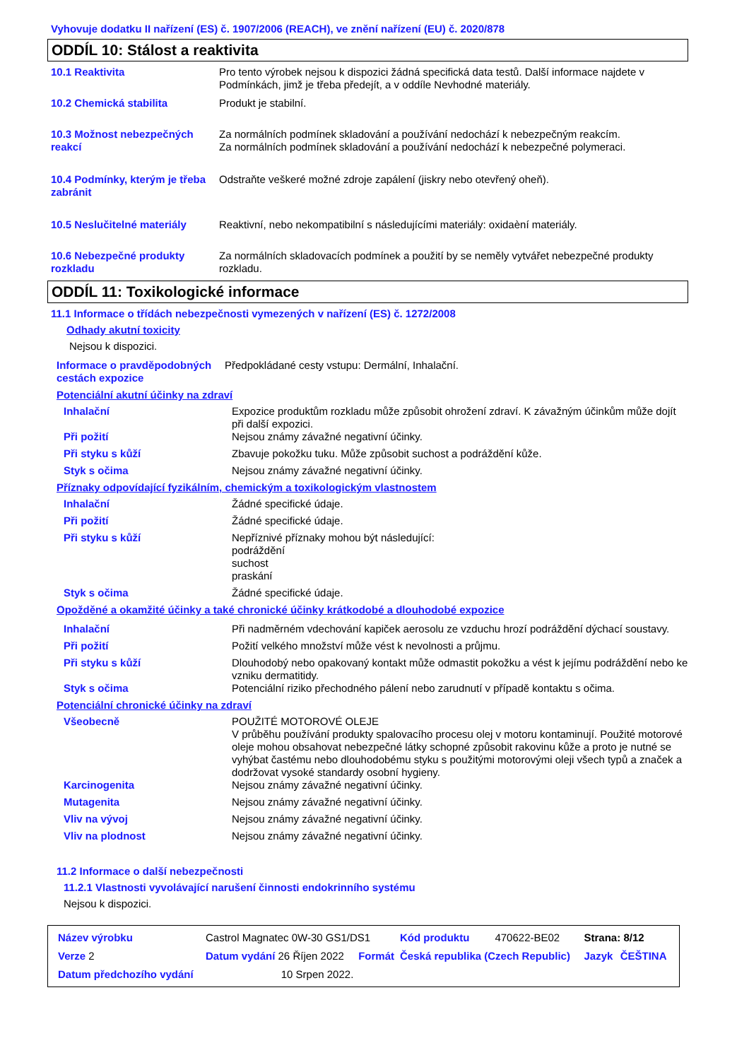Vyhovuje dodatku II nařízení (ES) č. 1907/2006 (REACH), ve znění nařízení (EU) č. 2020/878
ODDÍL 10: Stálost a reaktivita
| 10.1 Reaktivita | Pro tento výrobek nejsou k dispozici žádná specifická data testů. Další informace najdete v Podmínkách, jimž je třeba předejít, a v oddíle Nevhodné materiály. |
| 10.2 Chemická stabilita | Produkt je stabilní. |
| 10.3 Možnost nebezpečných reakcí | Za normálních podmínek skladování a používání nedochází k nebezpečným reakcím. Za normálních podmínek skladování a používání nedochází k nebezpečné polymeraci. |
| 10.4 Podmínky, kterým je třeba zabránit | Odstraňte veškeré možné zdroje zapálení (jiskry nebo otevřený oheň). |
| 10.5 Neslučitelné materiály | Reaktivní, nebo nekompatibilní s následujícími materiály: oxidaèní materiály. |
| 10.6 Nebezpečné produkty rozkladu | Za normálních skladovacích podmínek a použití by se neměly vytvářet nebezpečné produkty rozkladu. |
ODDÍL 11: Toxikologické informace
11.1 Informace o třídách nebezpečnosti vymezených v nařízení (ES) č. 1272/2008
Odhady akutní toxicity
Nejsou k dispozici.
| Informace o pravděpodobných cestách expozice | Předpokládané cesty vstupu: Dermální, Inhalační. |
Potenciální akutní účinky na zdraví
| Inhalační | Expozice produktům rozkladu může způsobit ohrožení zdraví. K závažným účinkům může dojít při další expozici. |
| Při požití | Nejsou známy závažné negativní účinky. |
| Při styku s kůží | Zbavuje pokožku tuku. Může způsobit suchost a podráždění kůže. |
| Styk s očima | Nejsou známy závažné negativní účinky. |
Příznaky odpovídající fyzikálním, chemickým a toxikologickým vlastnostem
| Inhalační | Žádné specifické údaje. |
| Při požití | Žádné specifické údaje. |
| Při styku s kůží | Nepříznivé příznaky mohou být následující: podráždění suchost praskání |
| Styk s očima | Žádné specifické údaje. |
Opožděné a okamžité účinky a také chronické účinky krátkodobé a dlouhodobé expozice
| Inhalační | Při nadměrném vdechování kapiček aerosolu ze vzduchu hrozí podráždění dýchací soustavy. |
| Při požití | Požití velkého množství může vést k nevolnosti a průjmu. |
| Při styku s kůží | Dlouhodobý nebo opakovaný kontakt může odmastit pokožku a vést k jejímu podráždění nebo ke vzniku dermatitidy. |
| Styk s očima | Potenciální riziko přechodného pálení nebo zarudnutí v případě kontaktu s očima. |
Potenciální chronické účinky na zdraví
| Všeobecně | POUŽITÉ MOTOROVÉ OLEJE V průběhu používání produkty spalovacího procesu olej v motoru kontaminují. Použité motorové oleje mohou obsahovat nebezpečné látky schopné způsobit rakovinu kůže a proto je nutné se vyhýbat častému nebo dlouhodobému styku s použitými motorovými oleji všech typů a značek a dodržovat vysoké standardy osobní hygieny. |
| Karcinogenita | Nejsou známy závažné negativní účinky. |
| Mutagenita | Nejsou známy závažné negativní účinky. |
| Vliv na vývoj | Nejsou známy závažné negativní účinky. |
| Vliv na plodnost | Nejsou známy závažné negativní účinky. |
11.2 Informace o další nebezpečnosti
11.2.1 Vlastnosti vyvolávající narušení činnosti endokrinního systému
Nejsou k dispozici.
| Název výrobku | Castrol Magnatec 0W-30 GS1/DS1 | | | Kód produktu | 470622-BE02 | Strana: 8/12 | |
| Verze 2 | Datum vydání 26 Říjen 2022 | | Formát | Česká republika (Czech Republic) | | Jazyk | ČEŠTINA |
| Datum předchozího vydání | | 10 Srpen 2022. | | | | | |